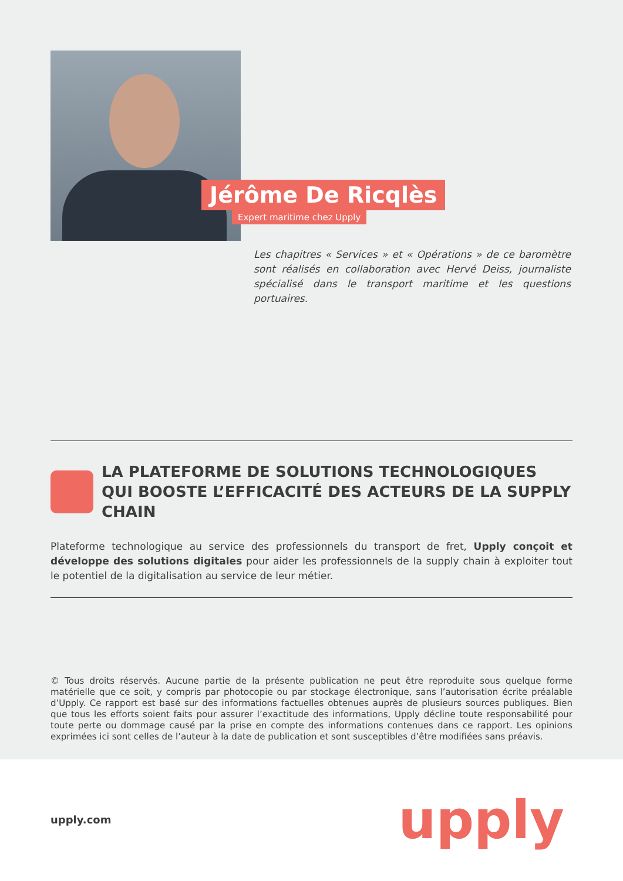Jérôme De Ricqlès
Expert maritime chez Upply
Les chapitres « Services » et « Opérations » de ce baromètre sont réalisés en collaboration avec Hervé Deiss, journaliste spécialisé dans le transport maritime et les questions portuaires.
LA PLATEFORME DE SOLUTIONS TECHNOLOGIQUES
QUI BOOSTE L’EFFICACITÉ DES ACTEURS DE LA SUPPLY CHAIN
Plateforme technologique au service des professionnels du transport de fret, Upply conçoit et développe des solutions digitales pour aider les professionnels de la supply chain à exploiter tout le potentiel de la digitalisation au service de leur métier.
© Tous droits réservés. Aucune partie de la présente publication ne peut être reproduite sous quelque forme matérielle que ce soit, y compris par photocopie ou par stockage électronique, sans l’autorisation écrite préalable d’Upply. Ce rapport est basé sur des informations factuelles obtenues auprès de plusieurs sources publiques. Bien que tous les efforts soient faits pour assurer l’exactitude des informations, Upply décline toute responsabilité pour toute perte ou dommage causé par la prise en compte des informations contenues dans ce rapport. Les opinions exprimées ici sont celles de l’auteur à la date de publication et sont susceptibles d’être modifiées sans préavis.
upply.com upply